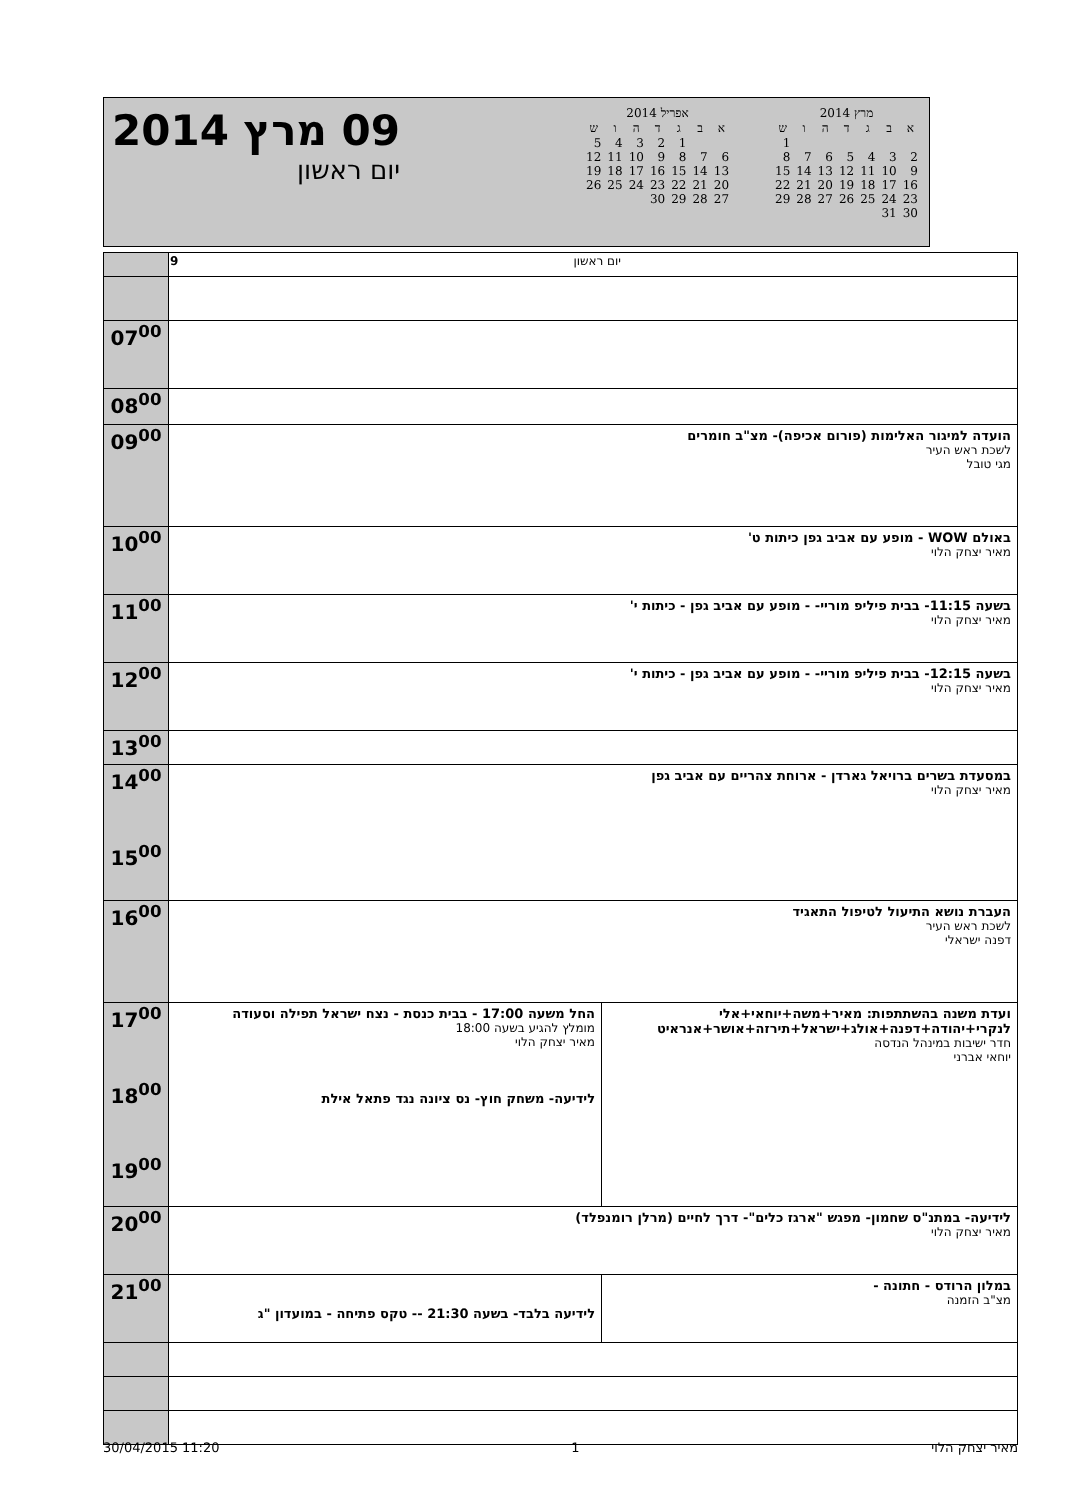09 מרץ 2014
יום ראשון
אפריל 2014
| א | ב | ג | ד | ה | ו | ש |
| --- | --- | --- | --- | --- | --- | --- |
| | | 1 | 2 | 3 | 4 | 5 |
| 6 | 7 | 8 | 9 | 10 | 11 | 12 |
| 13 | 14 | 15 | 16 | 17 | 18 | 19 |
| 20 | 21 | 22 | 23 | 24 | 25 | 26 |
| 27 | 28 | 29 | 30 | | | |
מרץ 2014
| א | ב | ג | ד | ה | ו | ש |
| --- | --- | --- | --- | --- | --- | --- |
| | | | | | | 1 |
| 2 | 3 | 4 | 5 | 6 | 7 | 8 |
| 9 | 10 | 11 | 12 | 13 | 14 | 15 |
| 16 | 17 | 18 | 19 | 20 | 21 | 22 |
| 23 | 24 | 25 | 26 | 27 | 28 | 29 |
| 30 | 31 | | | | | |
| | 9 יום ראשון | |
| 07<sup>00</sup> | | |
| 08<sup>00</sup> | | |
| 09<sup>00</sup> | הועדה למיגור האלימות (פורום אכיפה)- מצ"ב חומרים לשכת ראש העיר מגי טובל | |
| 10<sup>00</sup> | באולם WOW - מופע עם אביב גפן כיתות ט' מאיר יצחק הלוי | |
| 11<sup>00</sup> | בשעה 11:15- בבית פיליפ מוריי- - מופע עם אביב גפן - כיתות י' מאיר יצחק הלוי | |
| 12<sup>00</sup> | בשעה 12:15- בבית פיליפ מוריי- - מופע עם אביב גפן - כיתות י' מאיר יצחק הלוי | |
| 13<sup>00</sup> | | |
| 14<sup>00</sup> 15<sup>00</sup> | במסעדת בשרים ברויאל גארדן - ארוחת צהריים עם אביב גפן מאיר יצחק הלוי | |
| 16<sup>00</sup> | העברת נושא התיעול לטיפול התאגיד לשכת ראש העיר דפנה ישראלי | |
| 17<sup>00</sup> 18<sup>00</sup> 19<sup>00</sup> | החל משעה 17:00 - בבית כנסת - נצח ישראל תפילה וסעודה מומלץ להגיע בשעה 18:00 מאיר יצחק הלוי לידיעה- משחק חוץ- נס ציונה נגד פתאל אילת | ועדת משנה בהשתתפות: מאיר+משה+יוחאי+אלי לנקרי+יהודה+דפנה+אולג+ישראל+תירזה+אושר+אנראיט חדר ישיבות במינהל הנדסה יוחאי אברני |
| 20<sup>00</sup> | לידיעה- במתנ"ס שחמון- מפגש "ארגז כלים"- דרך לחיים (מרלן רומנפלד) מאיר יצחק הלוי | |
| 21<sup>00</sup> | לידיעה בלבד- בשעה 21:30 -- טקס פתיחה - במועדון "ג | במלון הרודס - חתונה - מצ"ב הזמנה |
30/04/2015 11:20 1 מאיר יצחק הלוי